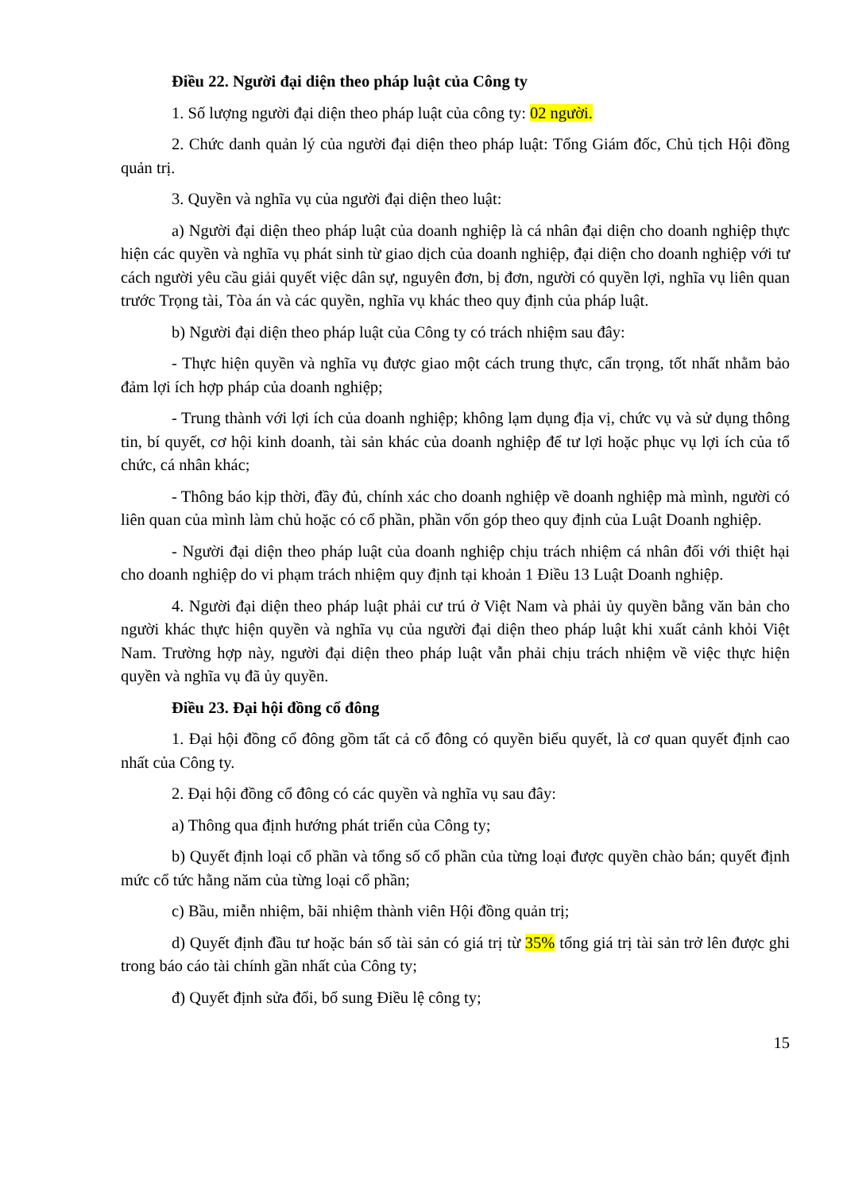Điều 22. Người đại diện theo pháp luật của Công ty
1. Số lượng người đại diện theo pháp luật của công ty: 02 người.
2. Chức danh quản lý của người đại diện theo pháp luật: Tổng Giám đốc, Chủ tịch Hội đồng quản trị.
3. Quyền và nghĩa vụ của người đại diện theo luật:
a) Người đại diện theo pháp luật của doanh nghiệp là cá nhân đại diện cho doanh nghiệp thực hiện các quyền và nghĩa vụ phát sinh từ giao dịch của doanh nghiệp, đại diện cho doanh nghiệp với tư cách người yêu cầu giải quyết việc dân sự, nguyên đơn, bị đơn, người có quyền lợi, nghĩa vụ liên quan trước Trọng tài, Tòa án và các quyền, nghĩa vụ khác theo quy định của pháp luật.
b) Người đại diện theo pháp luật của Công ty có trách nhiệm sau đây:
- Thực hiện quyền và nghĩa vụ được giao một cách trung thực, cẩn trọng, tốt nhất nhằm bảo đảm lợi ích hợp pháp của doanh nghiệp;
- Trung thành với lợi ích của doanh nghiệp; không lạm dụng địa vị, chức vụ và sử dụng thông tin, bí quyết, cơ hội kinh doanh, tài sản khác của doanh nghiệp để tư lợi hoặc phục vụ lợi ích của tổ chức, cá nhân khác;
- Thông báo kịp thời, đầy đủ, chính xác cho doanh nghiệp về doanh nghiệp mà mình, người có liên quan của mình làm chủ hoặc có cổ phần, phần vốn góp theo quy định của Luật Doanh nghiệp.
- Người đại diện theo pháp luật của doanh nghiệp chịu trách nhiệm cá nhân đối với thiệt hại cho doanh nghiệp do vi phạm trách nhiệm quy định tại khoản 1 Điều 13 Luật Doanh nghiệp.
4. Người đại diện theo pháp luật phải cư trú ở Việt Nam và phải ủy quyền bằng văn bản cho người khác thực hiện quyền và nghĩa vụ của người đại diện theo pháp luật khi xuất cảnh khỏi Việt Nam. Trường hợp này, người đại diện theo pháp luật vẫn phải chịu trách nhiệm về việc thực hiện quyền và nghĩa vụ đã ủy quyền.
Điều 23. Đại hội đồng cổ đông
1. Đại hội đồng cổ đông gồm tất cả cổ đông có quyền biểu quyết, là cơ quan quyết định cao nhất của Công ty.
2. Đại hội đồng cổ đông có các quyền và nghĩa vụ sau đây:
a) Thông qua định hướng phát triển của Công ty;
b) Quyết định loại cổ phần và tổng số cổ phần của từng loại được quyền chào bán; quyết định mức cổ tức hằng năm của từng loại cổ phần;
c) Bầu, miễn nhiệm, bãi nhiệm thành viên Hội đồng quản trị;
d) Quyết định đầu tư hoặc bán số tài sản có giá trị từ 35% tổng giá trị tài sản trở lên được ghi trong báo cáo tài chính gần nhất của Công ty;
đ) Quyết định sửa đổi, bổ sung Điều lệ công ty;
15